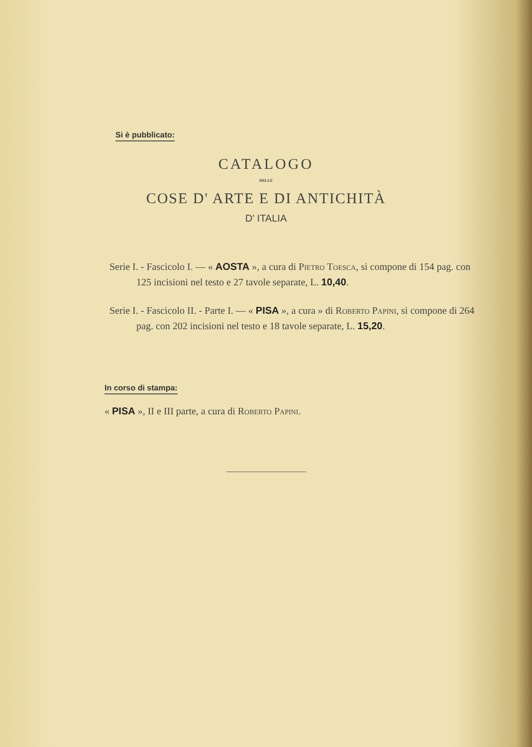Si è pubblicato:
CATALOGO
DELLE
COSE D' ARTE E DI ANTICHITÀ
D' ITALIA
Serie I. - Fascicolo I. — « AOSTA », a cura di Pietro Toesca, si compone di 154 pag. con 125 incisioni nel testo e 27 tavole separate, L. 10,40.
Serie I. - Fascicolo II. - Parte I. — « PISA », a cura » di Roberto Papini, si compone di 264 pag. con 202 incisioni nel testo e 18 tavole separate, L. 15,20.
In corso di stampa:
« PISA », II e III parte, a cura di Roberto Papini.